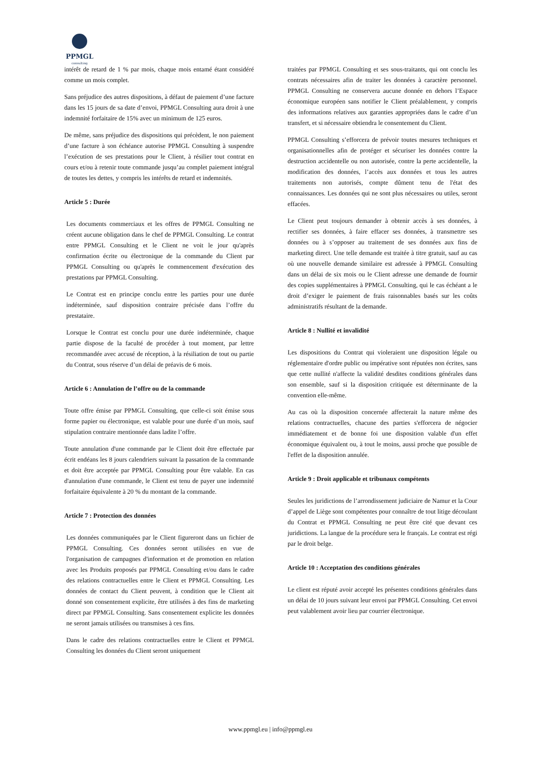PPMGL
consulting
intérêt de retard de 1 % par mois, chaque mois entamé étant considéré comme un mois complet.
Sans préjudice des autres dispositions, à défaut de paiement d’une facture dans les 15 jours de sa date d’envoi, PPMGL Consulting aura droit à une indemnité forfaitaire de 15% avec un minimum de 125 euros.
De même, sans préjudice des dispositions qui précèdent, le non paiement d’une facture à son échéance autorise PPMGL Consulting à suspendre l’exécution de ses prestations pour le Client, à résilier tout contrat en cours et/ou à retenir toute commande jusqu’au complet paiement intégral de toutes les dettes, y compris les intérêts de retard et indemnités.
Article 5 : Durée
Les documents commerciaux et les offres de PPMGL Consulting ne créent aucune obligation dans le chef de PPMGL Consulting. Le contrat entre PPMGL Consulting et le Client ne voit le jour qu'après confirmation écrite ou électronique de la commande du Client par PPMGL Consulting ou qu'après le commencement d'exécution des prestations par PPMGL Consulting.
Le Contrat est en principe conclu entre les parties pour une durée indéterminée, sauf disposition contraire précisée dans l’offre du prestataire.
Lorsque le Contrat est conclu pour une durée indéterminée, chaque partie dispose de la faculté de procéder à tout moment, par lettre recommandée avec accusé de réception, à la résiliation de tout ou partie du Contrat, sous réserve d’un délai de préavis de 6 mois.
Article 6 : Annulation de l’offre ou de la commande
Toute offre émise par PPMGL Consulting, que celle-ci soit émise sous forme papier ou électronique, est valable pour une durée d’un mois, sauf stipulation contraire mentionnée dans ladite l’offre.
Toute annulation d'une commande par le Client doit être effectuée par écrit endéans les 8 jours calendriers suivant la passation de la commande et doit être acceptée par PPMGL Consulting pour être valable. En cas d'annulation d'une commande, le Client est tenu de payer une indemnité forfaitaire équivalente à 20 % du montant de la commande.
Article 7 : Protection des données
Les données communiquées par le Client figureront dans un fichier de PPMGL Consulting. Ces données seront utilisées en vue de l'organisation de campagnes d'information et de promotion en relation avec les Produits proposés par PPMGL Consulting et/ou dans le cadre des relations contractuelles entre le Client et PPMGL Consulting. Les données de contact du Client peuvent, à condition que le Client ait donné son consentement explicite, être utilisées à des fins de marketing direct par PPMGL Consulting. Sans consentement explicite les données ne seront jamais utilisées ou transmises à ces fins.
Dans le cadre des relations contractuelles entre le Client et PPMGL Consulting les données du Client seront uniquement
traitées par PPMGL Consulting et ses sous-traitants, qui ont conclu les contrats nécessaires afin de traiter les données à caractère personnel. PPMGL Consulting ne conservera aucune donnée en dehors l’Espace économique européen sans notifier le Client préalablement, y compris des informations relatives aux garanties appropriées dans le cadre d’un transfert, et si nécessaire obtiendra le consentement du Client.
PPMGL Consulting s’efforcera de prévoir toutes mesures techniques et organisationnelles afin de protéger et sécuriser les données contre la destruction accidentelle ou non autorisée, contre la perte accidentelle, la modification des données, l’accès aux données et tous les autres traitements non autorisés, compte dûment tenu de l'état des connaissances. Les données qui ne sont plus nécessaires ou utiles, seront effacées.
Le Client peut toujours demander à obtenir accès à ses données, à rectifier ses données, à faire effacer ses données, à transmettre ses données ou à s’opposer au traitement de ses données aux fins de marketing direct. Une telle demande est traitée à titre gratuit, sauf au cas où une nouvelle demande similaire est adressée à PPMGL Consulting dans un délai de six mois ou le Client adresse une demande de fournir des copies supplémentaires à PPMGL Consulting, qui le cas échéant a le droit d’exiger le paiement de frais raisonnables basés sur les coûts administratifs résultant de la demande.
Article 8 : Nullité et invalidité
Les dispositions du Contrat qui violeraient une disposition légale ou réglementaire d'ordre public ou impérative sont réputées non écrites, sans que cette nullité n'affecte la validité desdites conditions générales dans son ensemble, sauf si la disposition critiquée est déterminante de la convention elle-même.
Au cas où la disposition concernée affecterait la nature même des relations contractuelles, chacune des parties s'efforcera de négocier immédiatement et de bonne foi une disposition valable d'un effet économique équivalent ou, à tout le moins, aussi proche que possible de l'effet de la disposition annulée.
Article 9 : Droit applicable et tribunaux compétents
Seules les juridictions de l’arrondissement judiciaire de Namur et la Cour d’appel de Liège sont compétentes pour connaître de tout litige découlant du Contrat et PPMGL Consulting ne peut être cité que devant ces juridictions. La langue de la procédure sera le français. Le contrat est régi par le droit belge.
Article 10 : Acceptation des conditions générales
Le client est réputé avoir accepté les présentes conditions générales dans un délai de 10 jours suivant leur envoi par PPMGL Consulting. Cet envoi peut valablement avoir lieu par courrier électronique.
www.ppmgl.eu | info@ppmgl.eu